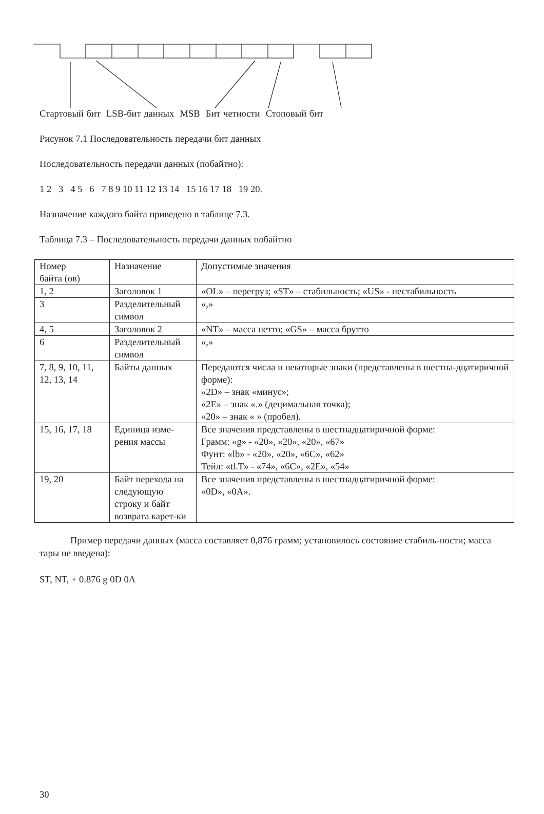Стартовый бит LSB-бит данных MSB Бит четности Стоповый бит
Рисунок 7.1 Последовательность передачи бит данных
Последовательность передачи данных (побайтно):
1 2 3 4 5 6 7 8 9 10 11 12 13 14 15 16 17 18 19 20.
Назначение каждого байта приведено в таблице 7.3.
Таблица 7.3 – Последовательность передачи данных побайтно
| Номер байта (ов) | Назначение | Допустимые значения |
| 1, 2 | Заголовок 1 | «OL» – перегруз; «ST» – стабильность; «US» - нестабильность |
| 3 | Разделительный символ | «,» |
| 4, 5 | Заголовок 2 | «NT» – масса нетто; «GS» – масса брутто |
| 6 | Разделительный символ | «,» |
| 7, 8, 9, 10, 11, 12, 13, 14 | Байты данных | Передаются числа и некоторые знаки (представлены в шестна-дцатиричной форме): «2D» – знак «минус»; «2E» – знак «.» (децимальная точка); «20» – знак « » (пробел). |
| 15, 16, 17, 18 | Единица изме-рения массы | Все значения представлены в шестнадцатиричной форме: Грамм: «g» - «20», «20», «20», «67» Фунт: «lb» - «20», «20», «6C», «62» Тейл: «tl.T» - «74», «6C», «2E», «54» |
| 19, 20 | Байт перехода на следующую строку и байт возврата карет-ки | Все значения представлены в шестнадцатиричной форме: «0D», «0A». |
Пример передачи данных (масса составляет 0,876 грамм; установилось состояние стабиль-ности; масса тары не введена):
ST, NT, + 0.876 g 0D 0A
30